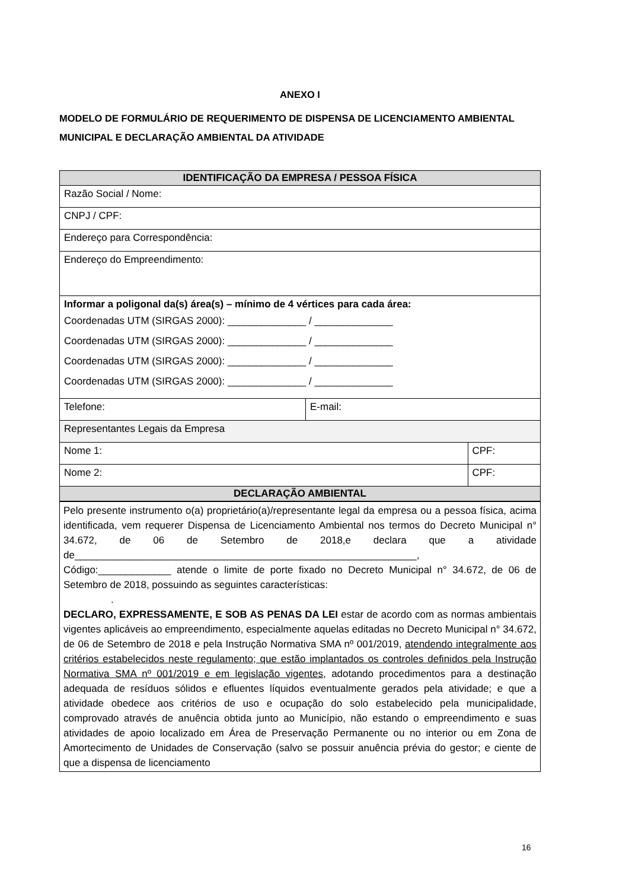ANEXO I
MODELO DE FORMULÁRIO DE REQUERIMENTO DE DISPENSA DE LICENCIAMENTO AMBIENTAL MUNICIPAL E DECLARAÇÃO AMBIENTAL DA ATIVIDADE
| IDENTIFICAÇÃO DA EMPRESA / PESSOA FÍSICA | | |
| Razão Social / Nome: | | |
| CNPJ / CPF: | | |
| Endereço para Correspondência: | | |
| Endereço do Empreendimento: | | |
| Informar a poligonal da(s) área(s) – mínimo de 4 vértices para cada área: Coordenadas UTM (SIRGAS 2000): ______________ / ______________ Coordenadas UTM (SIRGAS 2000): ______________ / ______________ Coordenadas UTM (SIRGAS 2000): ______________ / ______________ Coordenadas UTM (SIRGAS 2000): ______________ / ______________ | | |
| Telefone: | E-mail: | |
| Representantes Legais da Empresa | | |
| Nome 1: | | CPF: |
| Nome 2: | | CPF: |
| DECLARAÇÃO AMBIENTAL | | |
Pelo presente instrumento o(a) proprietário(a)/representante legal da empresa ou a pessoa física, acima identificada, vem requerer Dispensa de Licenciamento Ambiental nos termos do Decreto Municipal n° 34.672, de 06 de Setembro de 2018,e declara que a atividade de_____________________________________________________________,
Código:_____________ atende o limite de porte fixado no Decreto Municipal n° 34.672, de 06 de Setembro de 2018, possuindo as seguintes características:
.
DECLARO, EXPRESSAMENTE, E SOB AS PENAS DA LEI estar de acordo com as normas ambientais vigentes aplicáveis ao empreendimento, especialmente aquelas editadas no Decreto Municipal n° 34.672, de 06 de Setembro de 2018 e pela Instrução Normativa SMA nº 001/2019, atendendo integralmente aos critérios estabelecidos neste regulamento; que estão implantados os controles definidos pela Instrução Normativa SMA nº 001/2019 e em legislação vigentes, adotando procedimentos para a destinação adequada de resíduos sólidos e efluentes líquidos eventualmente gerados pela atividade; e que a atividade obedece aos critérios de uso e ocupação do solo estabelecido pela municipalidade, comprovado através de anuência obtida junto ao Município, não estando o empreendimento e suas atividades de apoio localizado em Área de Preservação Permanente ou no interior ou em Zona de Amortecimento de Unidades de Conservação (salvo se possuir anuência prévia do gestor; e ciente de que a dispensa de licenciamento
16